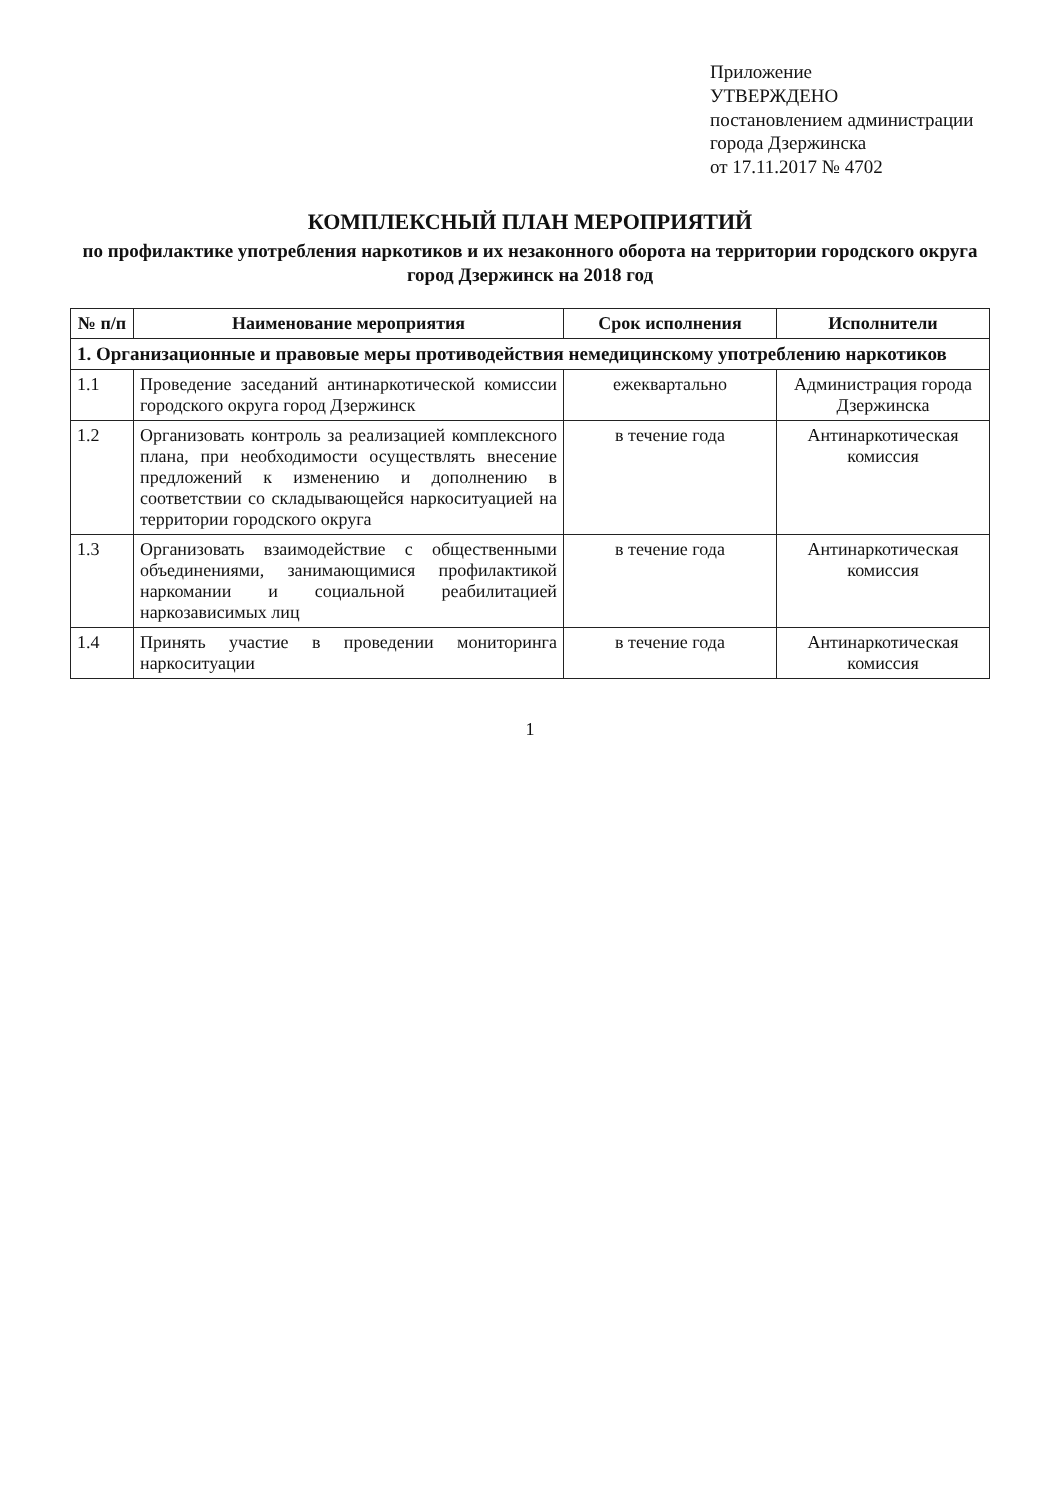Приложение
УТВЕРЖДЕНО
постановлением администрации
города Дзержинска
от 17.11.2017 № 4702
КОМПЛЕКСНЫЙ ПЛАН МЕРОПРИЯТИЙ
по профилактике употребления наркотиков и их незаконного оборота на территории городского округа город Дзержинск на 2018 год
| № п/п | Наименование мероприятия | Срок исполнения | Исполнители |
| --- | --- | --- | --- |
| 1. Организационные и правовые меры противодействия немедицинскому употреблению наркотиков | | | |
| 1.1 | Проведение заседаний антинаркотической комиссии городского округа город Дзержинск | ежеквартально | Администрация города Дзержинска |
| 1.2 | Организовать контроль за реализацией комплексного плана, при необходимости осуществлять внесение предложений к изменению и дополнению в соответствии со складывающейся наркоситуацией на территории городского округа | в течение года | Антинаркотическая комиссия |
| 1.3 | Организовать взаимодействие с общественными объединениями, занимающимися профилактикой наркомании и социальной реабилитацией наркозависимых лиц | в течение года | Антинаркотическая комиссия |
| 1.4 | Принять участие в проведении мониторинга наркоситуации | в течение года | Антинаркотическая комиссия |
1